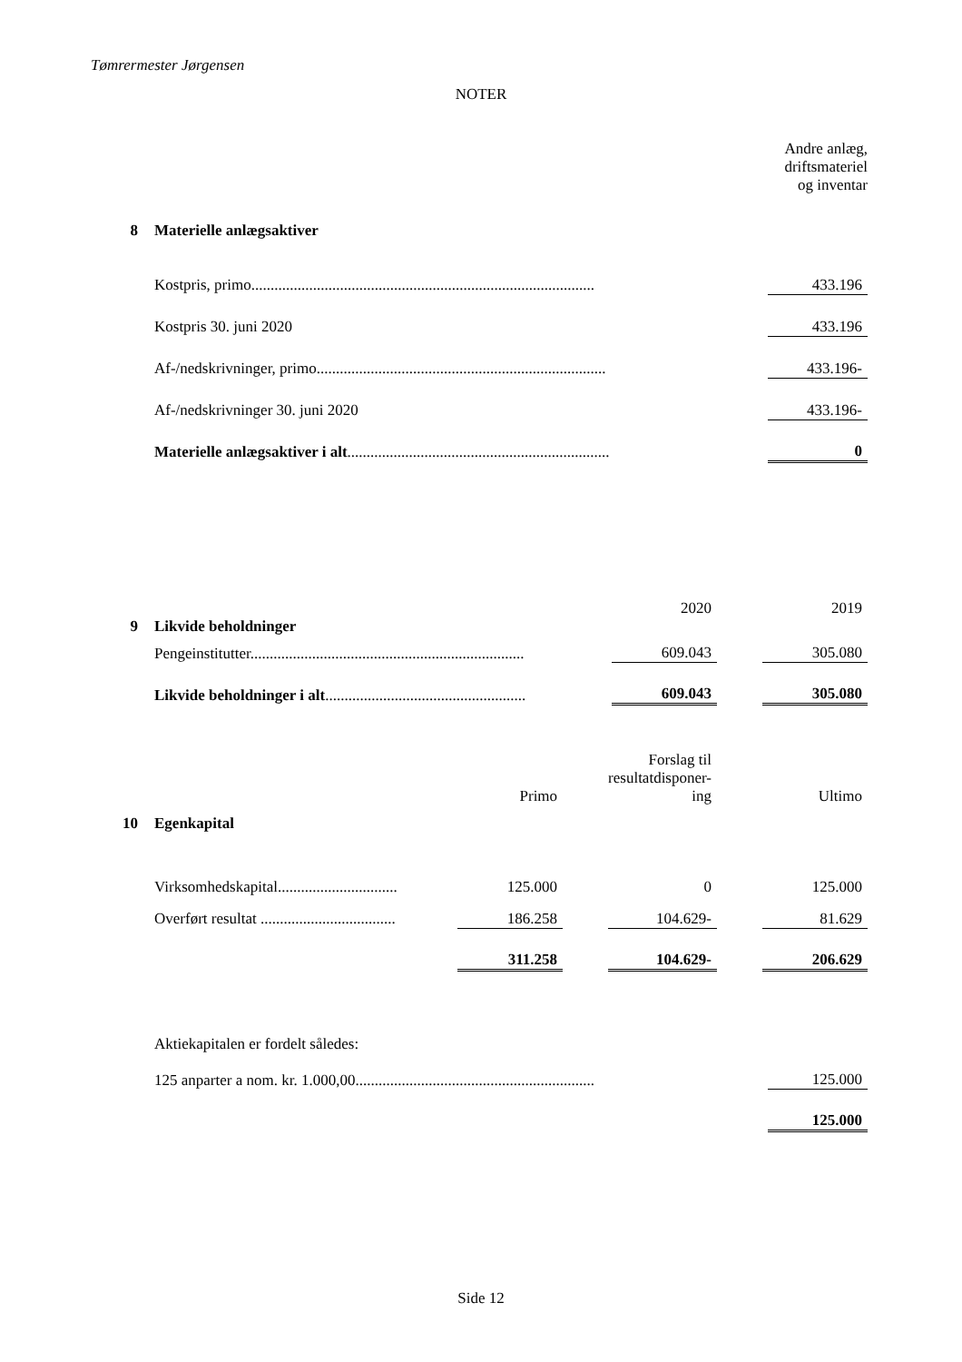Tømrermester Jørgensen
NOTER
| | | Andre anlæg, driftsmateriel og inventar |
| 8 | Materielle anlægsaktiver | |
| | Kostpris, primo......................................................................................... | 433.196 |
| | Kostpris 30. juni 2020 | 433.196 |
| | Af-/nedskrivninger, primo........................................................................... | 433.196- |
| | Af-/nedskrivninger 30. juni 2020 | 433.196- |
| | Materielle anlægsaktiver i alt .................................................................... | 0 |
| | | 2020 | | 2019 |
| 9 | Likvide beholdninger | | | |
| | Pengeinstitutter....................................................................... | 609.043 | | 305.080 |
| | Likvide beholdninger i alt .................................................... | 609.043 | | 305.080 |
| | | Primo | | Forslag til resultatdisponer-ing | | Ultimo |
| 10 | Egenkapital | | | | | |
| | Virksomhedskapital............................... | 125.000 | | 0 | | 125.000 |
| | Overført resultat ................................... | 186.258 | | 104.629- | | 81.629 |
| | | 311.258 | | 104.629- | | 206.629 |
| | Aktiekapitalen er fordelt således: | |
| | 125 anparter a nom. kr. 1.000,00.............................................................. | 125.000 |
| | | 125.000 |
Side 12